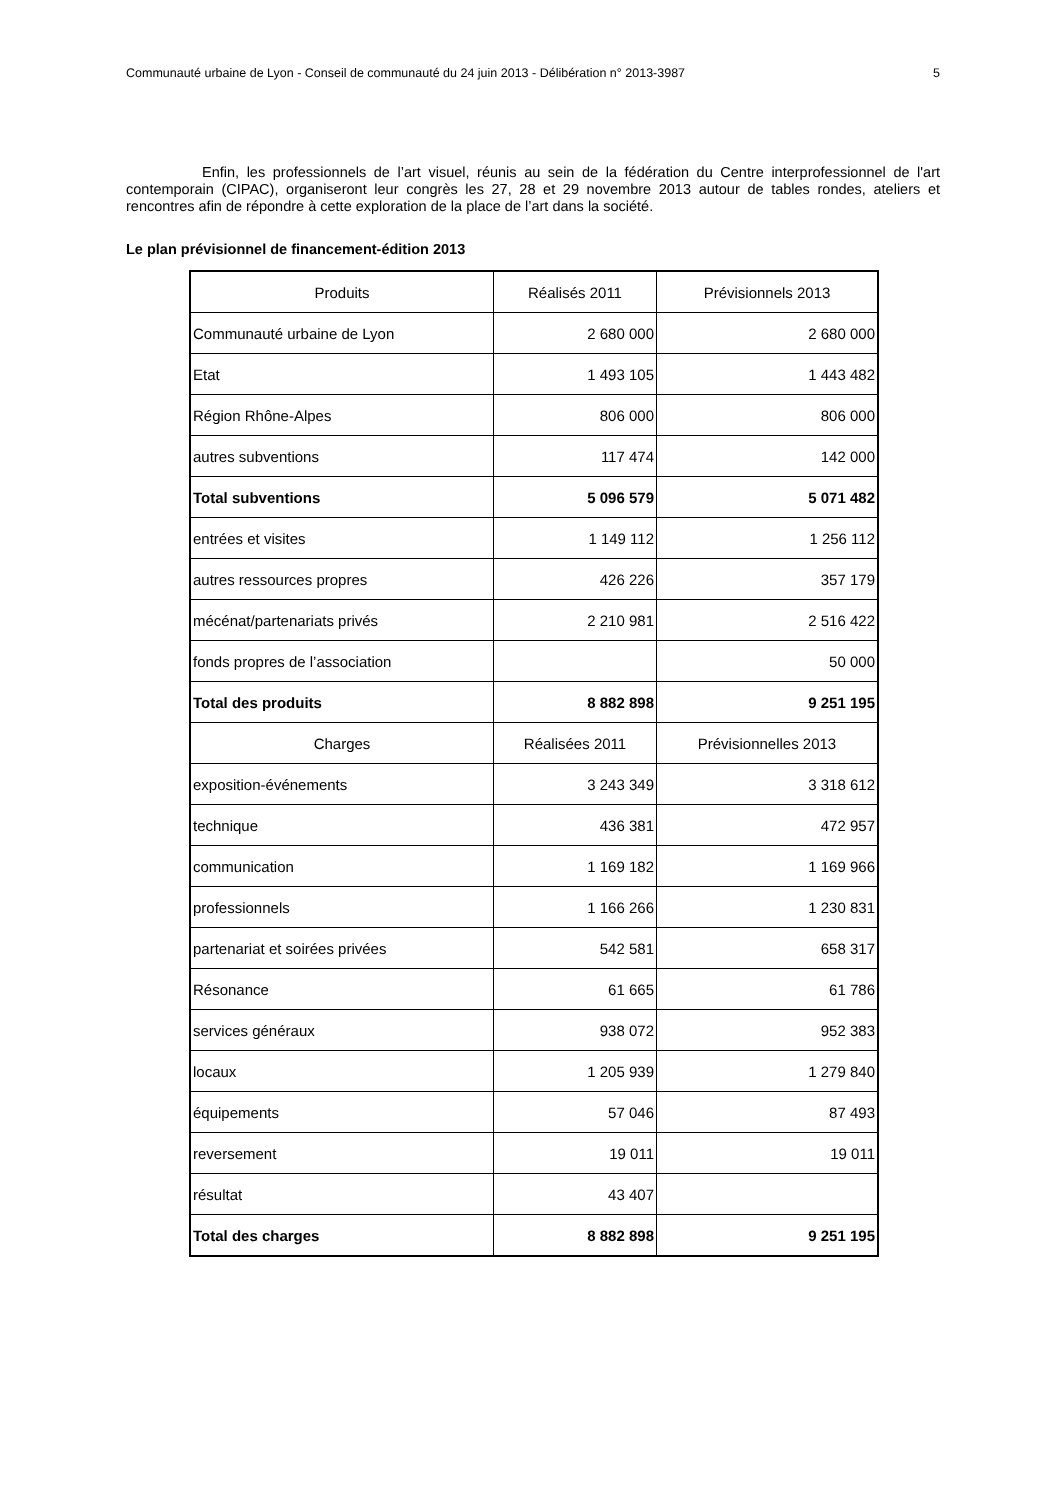Communauté urbaine de Lyon - Conseil de communauté du 24 juin 2013 - Délibération n° 2013-3987 5
Enfin, les professionnels de l’art visuel, réunis au sein de la fédération du Centre interprofessionnel de l'art contemporain (CIPAC), organiseront leur congrès les 27, 28 et 29 novembre 2013 autour de tables rondes, ateliers et rencontres afin de répondre à cette exploration de la place de l’art dans la société.
Le plan prévisionnel de financement-édition 2013
| Produits | Réalisés 2011 | Prévisionnels 2013 |
| --- | --- | --- |
| Communauté urbaine de Lyon | 2 680 000 | 2 680 000 |
| Etat | 1 493 105 | 1 443 482 |
| Région Rhône-Alpes | 806 000 | 806 000 |
| autres subventions | 117 474 | 142 000 |
| Total subventions | 5 096 579 | 5 071 482 |
| entrées et visites | 1 149 112 | 1 256 112 |
| autres ressources propres | 426 226 | 357 179 |
| mécénat/partenariats privés | 2 210 981 | 2 516 422 |
| fonds propres de l’association | | 50 000 |
| Total des produits | 8 882 898 | 9 251 195 |
| Charges | Réalisées 2011 | Prévisionnelles 2013 |
| exposition-événements | 3 243 349 | 3 318 612 |
| technique | 436 381 | 472 957 |
| communication | 1 169 182 | 1 169 966 |
| professionnels | 1 166 266 | 1 230 831 |
| partenariat et soirées privées | 542 581 | 658 317 |
| Résonance | 61 665 | 61 786 |
| services généraux | 938 072 | 952 383 |
| locaux | 1 205 939 | 1 279 840 |
| équipements | 57 046 | 87 493 |
| reversement | 19 011 | 19 011 |
| résultat | 43 407 | |
| Total des charges | 8 882 898 | 9 251 195 |